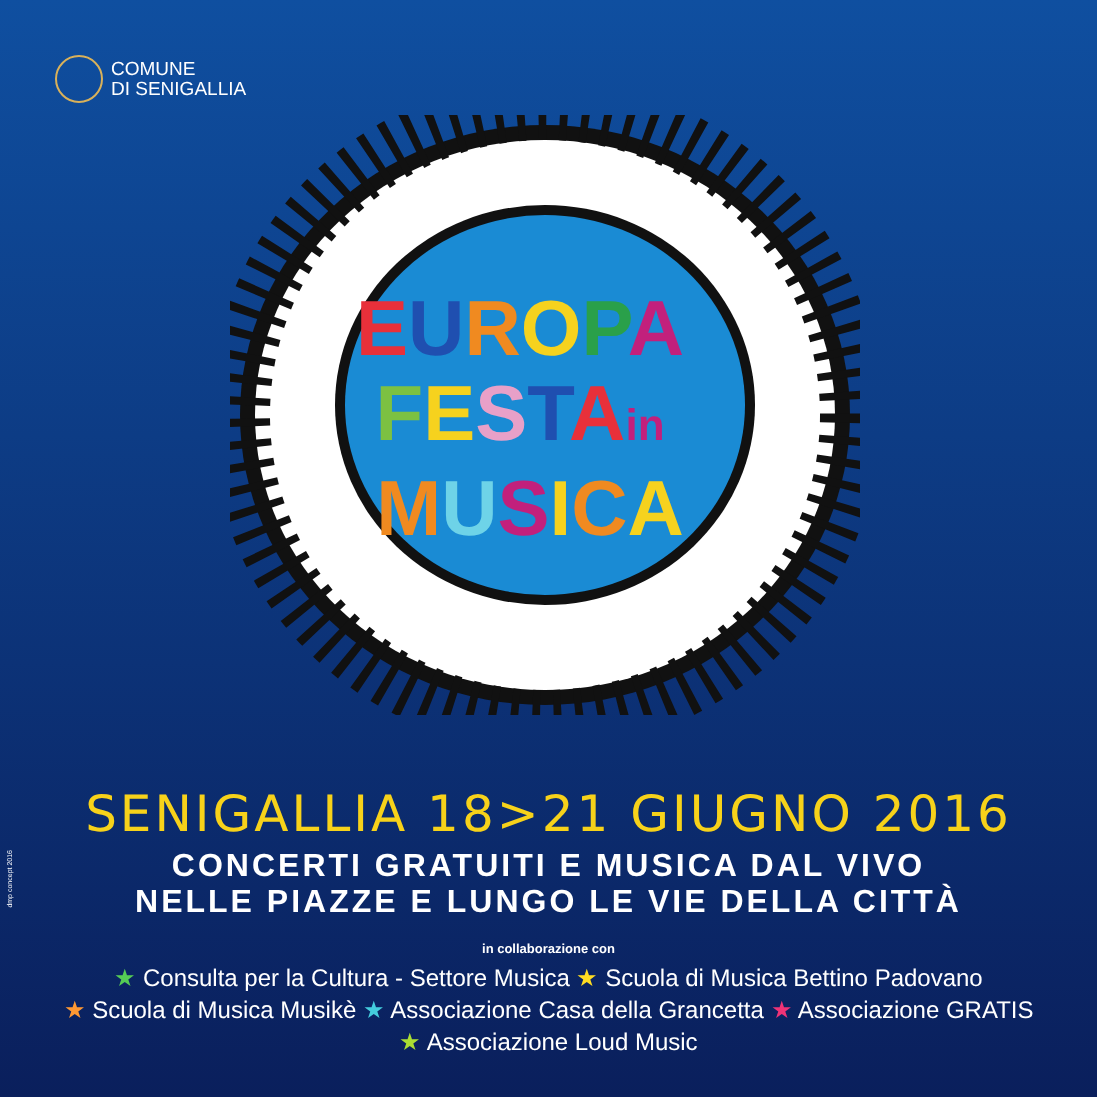COMUNE
DI SENIGALLIA
EUROPA
FESTAin
MUSICA
SENIGALLIA 18>21 GIUGNO 2016
CONCERTI GRATUITI E MUSICA DAL VIVO
NELLE PIAZZE E LUNGO LE VIE DELLA CITTÀ
in collaborazione con
★ Consulta per la Cultura - Settore Musica ★ Scuola di Musica Bettino Padovano
★ Scuola di Musica Musikè ★ Associazione Casa della Grancetta ★ Associazione GRATIS
★ Associazione Loud Music
dmp concept 2016